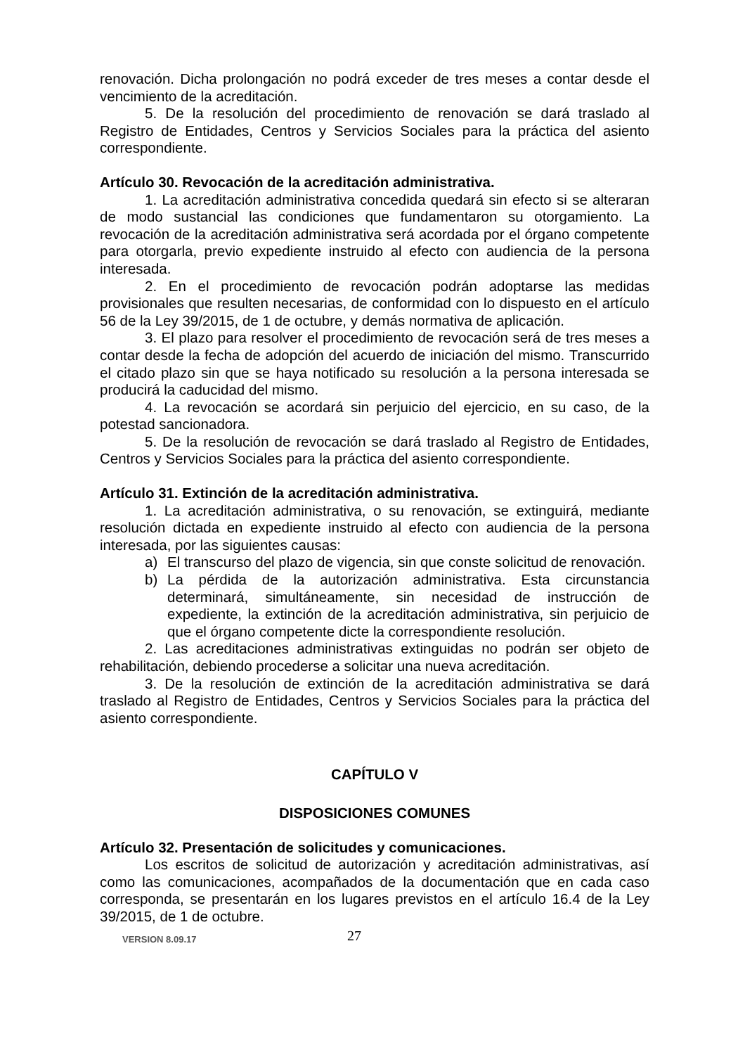renovación. Dicha prolongación no podrá exceder de tres meses a contar desde el vencimiento de la acreditación.
5. De la resolución del procedimiento de renovación se dará traslado al Registro de Entidades, Centros y Servicios Sociales para la práctica del asiento correspondiente.
Artículo 30. Revocación de la acreditación administrativa.
1. La acreditación administrativa concedida quedará sin efecto si se alteraran de modo sustancial las condiciones que fundamentaron su otorgamiento. La revocación de la acreditación administrativa será acordada por el órgano competente para otorgarla, previo expediente instruido al efecto con audiencia de la persona interesada.
2. En el procedimiento de revocación podrán adoptarse las medidas provisionales que resulten necesarias, de conformidad con lo dispuesto en el artículo 56 de la Ley 39/2015, de 1 de octubre, y demás normativa de aplicación.
3. El plazo para resolver el procedimiento de revocación será de tres meses a contar desde la fecha de adopción del acuerdo de iniciación del mismo. Transcurrido el citado plazo sin que se haya notificado su resolución a la persona interesada se producirá la caducidad del mismo.
4. La revocación se acordará sin perjuicio del ejercicio, en su caso, de la potestad sancionadora.
5. De la resolución de revocación se dará traslado al Registro de Entidades, Centros y Servicios Sociales para la práctica del asiento correspondiente.
Artículo 31. Extinción de la acreditación administrativa.
1. La acreditación administrativa, o su renovación, se extinguirá, mediante resolución dictada en expediente instruido al efecto con audiencia de la persona interesada, por las siguientes causas:
a) El transcurso del plazo de vigencia, sin que conste solicitud de renovación.
b) La pérdida de la autorización administrativa. Esta circunstancia determinará, simultáneamente, sin necesidad de instrucción de expediente, la extinción de la acreditación administrativa, sin perjuicio de que el órgano competente dicte la correspondiente resolución.
2. Las acreditaciones administrativas extinguidas no podrán ser objeto de rehabilitación, debiendo procederse a solicitar una nueva acreditación.
3. De la resolución de extinción de la acreditación administrativa se dará traslado al Registro de Entidades, Centros y Servicios Sociales para la práctica del asiento correspondiente.
CAPÍTULO V
DISPOSICIONES COMUNES
Artículo 32. Presentación de solicitudes y comunicaciones.
Los escritos de solicitud de autorización y acreditación administrativas, así como las comunicaciones, acompañados de la documentación que en cada caso corresponda, se presentarán en los lugares previstos en el artículo 16.4 de la Ley 39/2015, de 1 de octubre.
VERSION 8.09.17 27